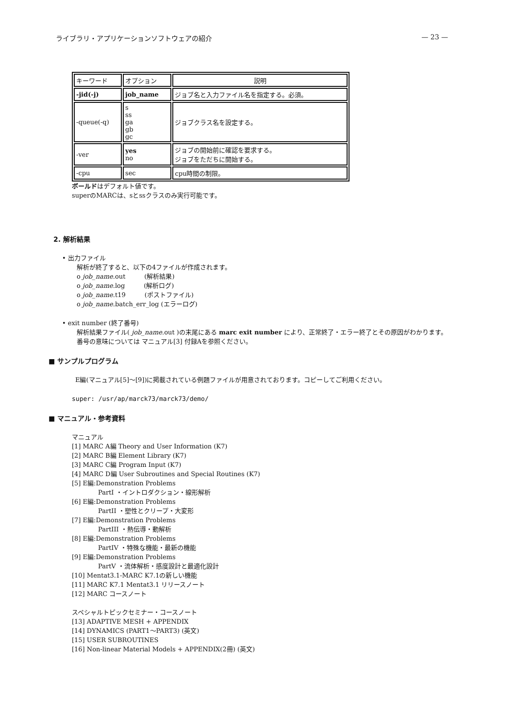ライブラリ・アプリケーションソフトウェアの紹介 — 23 —
| キーワード | オプション | 説明 |
| --- | --- | --- |
| -jid(-j) | job_name | ジョブ名と入力ファイル名を指定する。必須。 |
| -queue(-q) | s ss ga gb gc | ジョブクラス名を設定する。 |
| -ver | yes no | ジョブの開始前に確認を要求する。 ジョブをただちに開始する。 |
| -cpu | sec | cpu時間の制限。 |
ボールドはデフォルト値です。
superのMARCは、sとssクラスのみ実行可能です。
2. 解析結果
• 出力ファイル
解析が終了すると、以下の4ファイルが作成されます。
o job_name.out　　　(解析結果)
o job_name.log　　　(解析ログ)
o job_name.t19　　　(ポストファイル)
o job_name.batch_err_log (エラーログ)
• exit number (終了番号)
解析結果ファイル( job_name.out )の末尾にある marc exit number により、正常終了・エラー終了とその原因がわかります。
番号の意味については マニュアル[3] 付録Aを参照ください。
■ サンプルプログラム
E編(マニュアル[5]〜[9])に掲載されている例題ファイルが用意されております。コピーしてご利用ください。
super: /usr/ap/marck73/marck73/demo/
■ マニュアル・参考資料
マニュアル
[1] MARC A編 Theory and User Information (K7)
[2] MARC B編 Element Library (K7)
[3] MARC C編 Program Input (K7)
[4] MARC D編 User Subroutines and Special Routines (K7)
[5] E編:Demonstration Problems
PartI ・イントロダクション・線形解析
[6] E編:Demonstration Problems
PartII ・塑性とクリープ・大変形
[7] E編:Demonstration Problems
PartIII ・熱伝導・動解析
[8] E編:Demonstration Problems
PartIV ・特殊な機能・最新の機能
[9] E編:Demonstration Problems
PartV ・流体解析・感度設計と最適化設計
[10] Mentat3.1-MARC K7.1の新しい機能
[11] MARC K7.1 Mentat3.1 リリースノート
[12] MARC コースノート
スペシャルトピックセミナー・コースノート
[13] ADAPTIVE MESH + APPENDIX
[14] DYNAMICS (PART1〜PART3) (英文)
[15] USER SUBROUTINES
[16] Non-linear Material Models + APPENDIX(2冊) (英文)